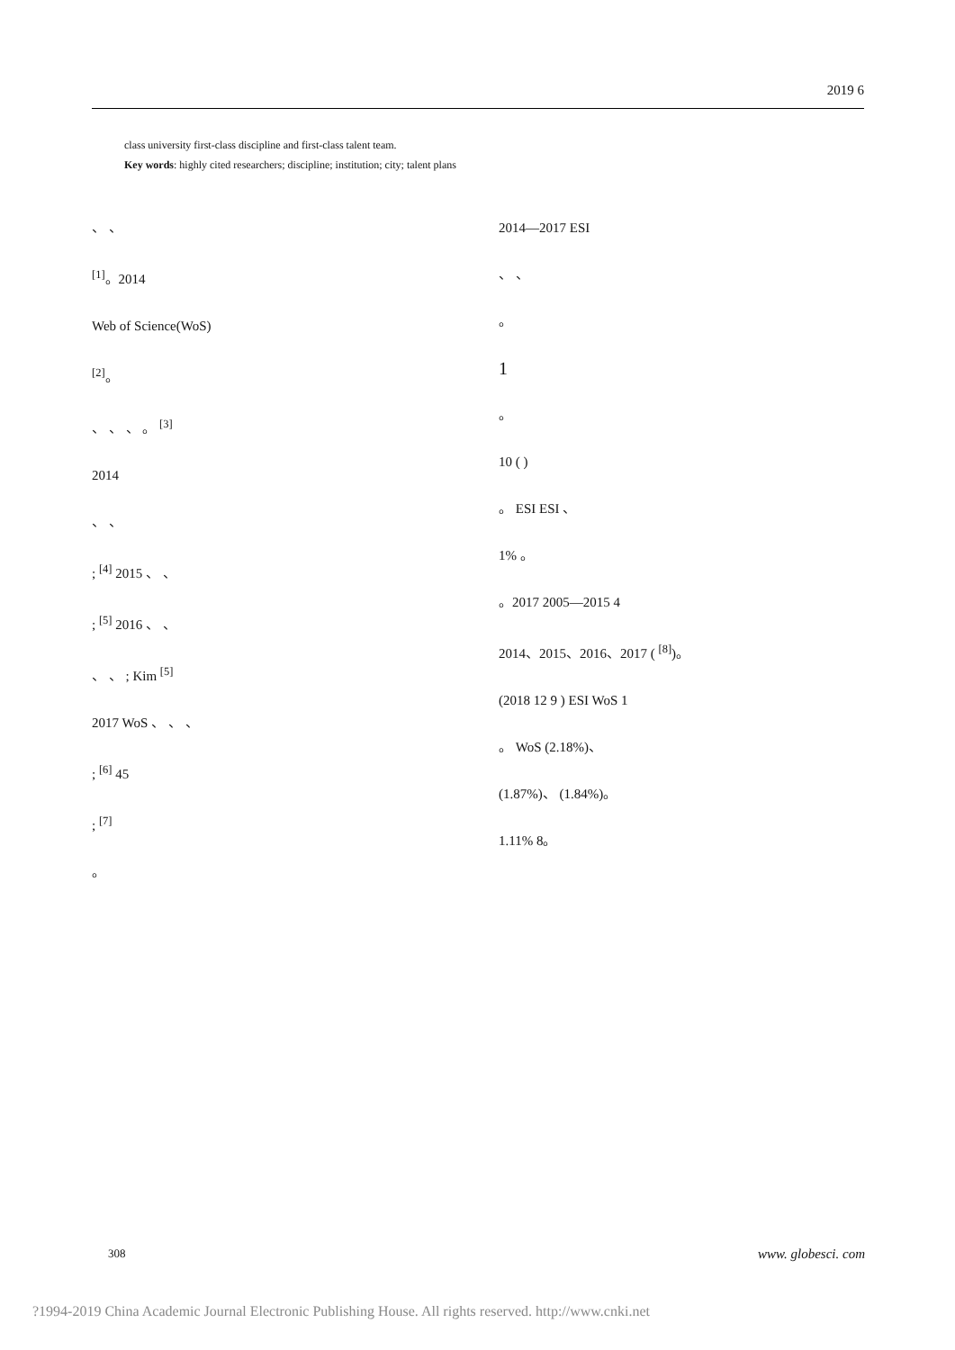2019 6
class university first-class discipline and first-class talent team.
Key words: highly cited researchers; discipline; institution; city; talent plans
、 、
<sup>[1]</sup>。2014
Web of Science(WoS)
<sup>[2]</sup>。
、 、 、 。 <sup>[3]</sup>
2014
、 、
; <sup>[4]</sup> 2015 、 、
; <sup>[5]</sup> 2016 、 、
、 、 ; Kim <sup>[5]</sup>
2017 WoS 、 、 、
; <sup>[6]</sup> 45
; <sup>[7]</sup>
。
2014—2017 ESI
、 、
。
1
。
10 ( )
。 ESI ESI 、
1% 。
。2017 2005—2015 4
2014、2015、2016、2017 ( <sup>[8]</sup>)。
(2018 12 9 ) ESI WoS 1
。 WoS (2.18%)、
(1.87%)、 (1.84%)。
1.11% 8。
308 www. globesci. com
?1994-2019 China Academic Journal Electronic Publishing House. All rights reserved. http://www.cnki.net